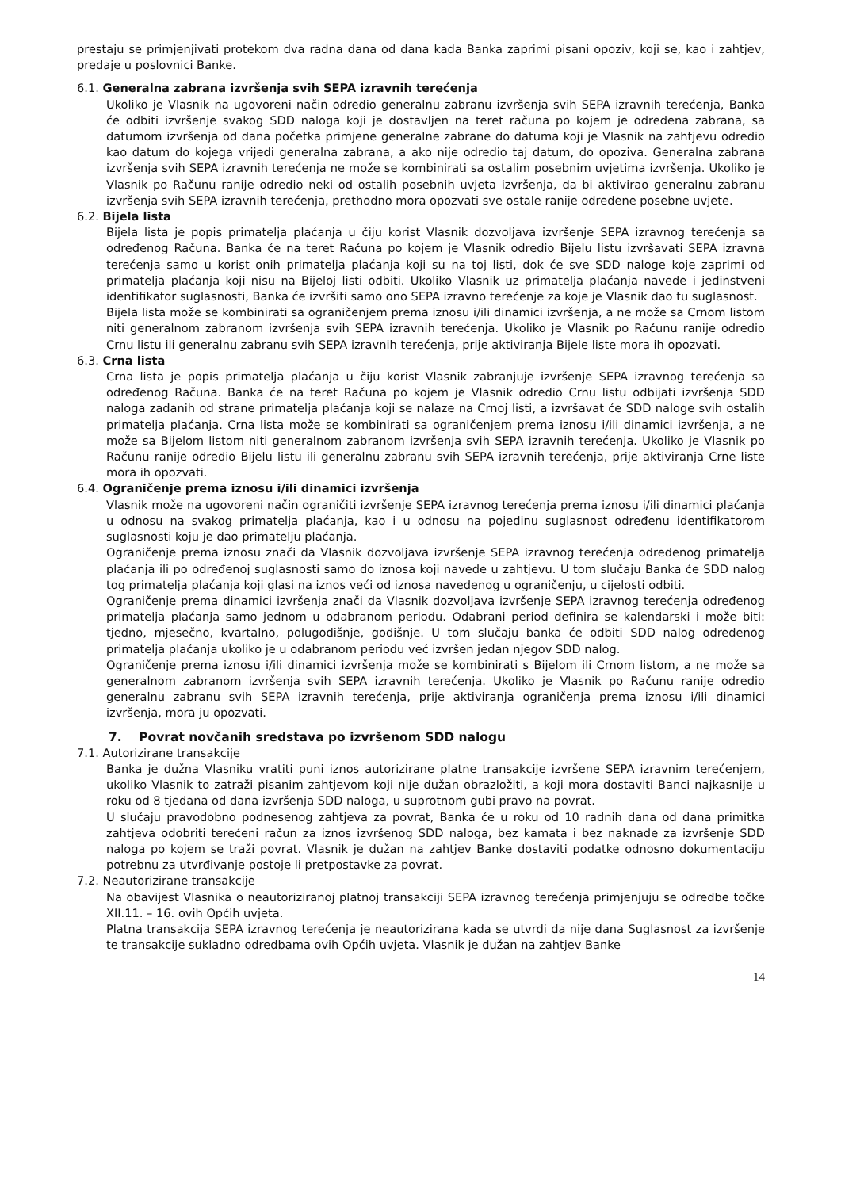prestaju se primjenjivati protekom dva radna dana od dana kada Banka zaprimi pisani opoziv, koji se, kao i zahtjev, predaje u poslovnici Banke.
6.1. Generalna zabrana izvršenja svih SEPA izravnih terećenja
Ukoliko je Vlasnik na ugovoreni način odredio generalnu zabranu izvršenja svih SEPA izravnih terećenja, Banka će odbiti izvršenje svakog SDD naloga koji je dostavljen na teret računa po kojem je određena zabrana, sa datumom izvršenja od dana početka primjene generalne zabrane do datuma koji je Vlasnik na zahtjevu odredio kao datum do kojega vrijedi generalna zabrana, a ako nije odredio taj datum, do opoziva. Generalna zabrana izvršenja svih SEPA izravnih terećenja ne može se kombinirati sa ostalim posebnim uvjetima izvršenja. Ukoliko je Vlasnik po Računu ranije odredio neki od ostalih posebnih uvjeta izvršenja, da bi aktivirao generalnu zabranu izvršenja svih SEPA izravnih terećenja, prethodno mora opozvati sve ostale ranije određene posebne uvjete.
6.2. Bijela lista
Bijela lista je popis primatelja plaćanja u čiju korist Vlasnik dozvoljava izvršenje SEPA izravnog terećenja sa određenog Računa. Banka će na teret Računa po kojem je Vlasnik odredio Bijelu listu izvršavati SEPA izravna terećenja samo u korist onih primatelja plaćanja koji su na toj listi, dok će sve SDD naloge koje zaprimi od primatelja plaćanja koji nisu na Bijeloj listi odbiti. Ukoliko Vlasnik uz primatelja plaćanja navede i jedinstveni identifikator suglasnosti, Banka će izvršiti samo ono SEPA izravno terećenje za koje je Vlasnik dao tu suglasnost.
Bijela lista može se kombinirati sa ograničenjem prema iznosu i/ili dinamici izvršenja, a ne može sa Crnom listom niti generalnom zabranom izvršenja svih SEPA izravnih terećenja. Ukoliko je Vlasnik po Računu ranije odredio Crnu listu ili generalnu zabranu svih SEPA izravnih terećenja, prije aktiviranja Bijele liste mora ih opozvati.
6.3. Crna lista
Crna lista je popis primatelja plaćanja u čiju korist Vlasnik zabranjuje izvršenje SEPA izravnog terećenja sa određenog Računa. Banka će na teret Računa po kojem je Vlasnik odredio Crnu listu odbijati izvršenja SDD naloga zadanih od strane primatelja plaćanja koji se nalaze na Crnoj listi, a izvršavat će SDD naloge svih ostalih primatelja plaćanja. Crna lista može se kombinirati sa ograničenjem prema iznosu i/ili dinamici izvršenja, a ne može sa Bijelom listom niti generalnom zabranom izvršenja svih SEPA izravnih terećenja. Ukoliko je Vlasnik po Računu ranije odredio Bijelu listu ili generalnu zabranu svih SEPA izravnih terećenja, prije aktiviranja Crne liste mora ih opozvati.
6.4. Ograničenje prema iznosu i/ili dinamici izvršenja
Vlasnik može na ugovoreni način ograničiti izvršenje SEPA izravnog terećenja prema iznosu i/ili dinamici plaćanja u odnosu na svakog primatelja plaćanja, kao i u odnosu na pojedinu suglasnost određenu identifikatorom suglasnosti koju je dao primatelju plaćanja.
Ograničenje prema iznosu znači da Vlasnik dozvoljava izvršenje SEPA izravnog terećenja određenog primatelja plaćanja ili po određenoj suglasnosti samo do iznosa koji navede u zahtjevu. U tom slučaju Banka će SDD nalog tog primatelja plaćanja koji glasi na iznos veći od iznosa navedenog u ograničenju, u cijelosti odbiti.
Ograničenje prema dinamici izvršenja znači da Vlasnik dozvoljava izvršenje SEPA izravnog terećenja određenog primatelja plaćanja samo jednom u odabranom periodu. Odabrani period definira se kalendarski i može biti: tjedno, mjesečno, kvartalno, polugodišnje, godišnje. U tom slučaju banka će odbiti SDD nalog određenog primatelja plaćanja ukoliko je u odabranom periodu već izvršen jedan njegov SDD nalog.
Ograničenje prema iznosu i/ili dinamici izvršenja može se kombinirati s Bijelom ili Crnom listom, a ne može sa generalnom zabranom izvršenja svih SEPA izravnih terećenja. Ukoliko je Vlasnik po Računu ranije odredio generalnu zabranu svih SEPA izravnih terećenja, prije aktiviranja ograničenja prema iznosu i/ili dinamici izvršenja, mora ju opozvati.
7. Povrat novčanih sredstava po izvršenom SDD nalogu
7.1. Autorizirane transakcije
Banka je dužna Vlasniku vratiti puni iznos autorizirane platne transakcije izvršene SEPA izravnim terećenjem, ukoliko Vlasnik to zatraži pisanim zahtjevom koji nije dužan obrazložiti, a koji mora dostaviti Banci najkasnije u roku od 8 tjedana od dana izvršenja SDD naloga, u suprotnom gubi pravo na povrat.
U slučaju pravodobno podnesenog zahtjeva za povrat, Banka će u roku od 10 radnih dana od dana primitka zahtjeva odobriti terećeni račun za iznos izvršenog SDD naloga, bez kamata i bez naknade za izvršenje SDD naloga po kojem se traži povrat. Vlasnik je dužan na zahtjev Banke dostaviti podatke odnosno dokumentaciju potrebnu za utvrđivanje postoje li pretpostavke za povrat.
7.2. Neautorizirane transakcije
Na obavijest Vlasnika o neautoriziranoj platnoj transakciji SEPA izravnog terećenja primjenjuju se odredbe točke XII.11. – 16. ovih Općih uvjeta.
Platna transakcija SEPA izravnog terećenja je neautorizirana kada se utvrdi da nije dana Suglasnost za izvršenje te transakcije sukladno odredbama ovih Općih uvjeta. Vlasnik je dužan na zahtjev Banke
14